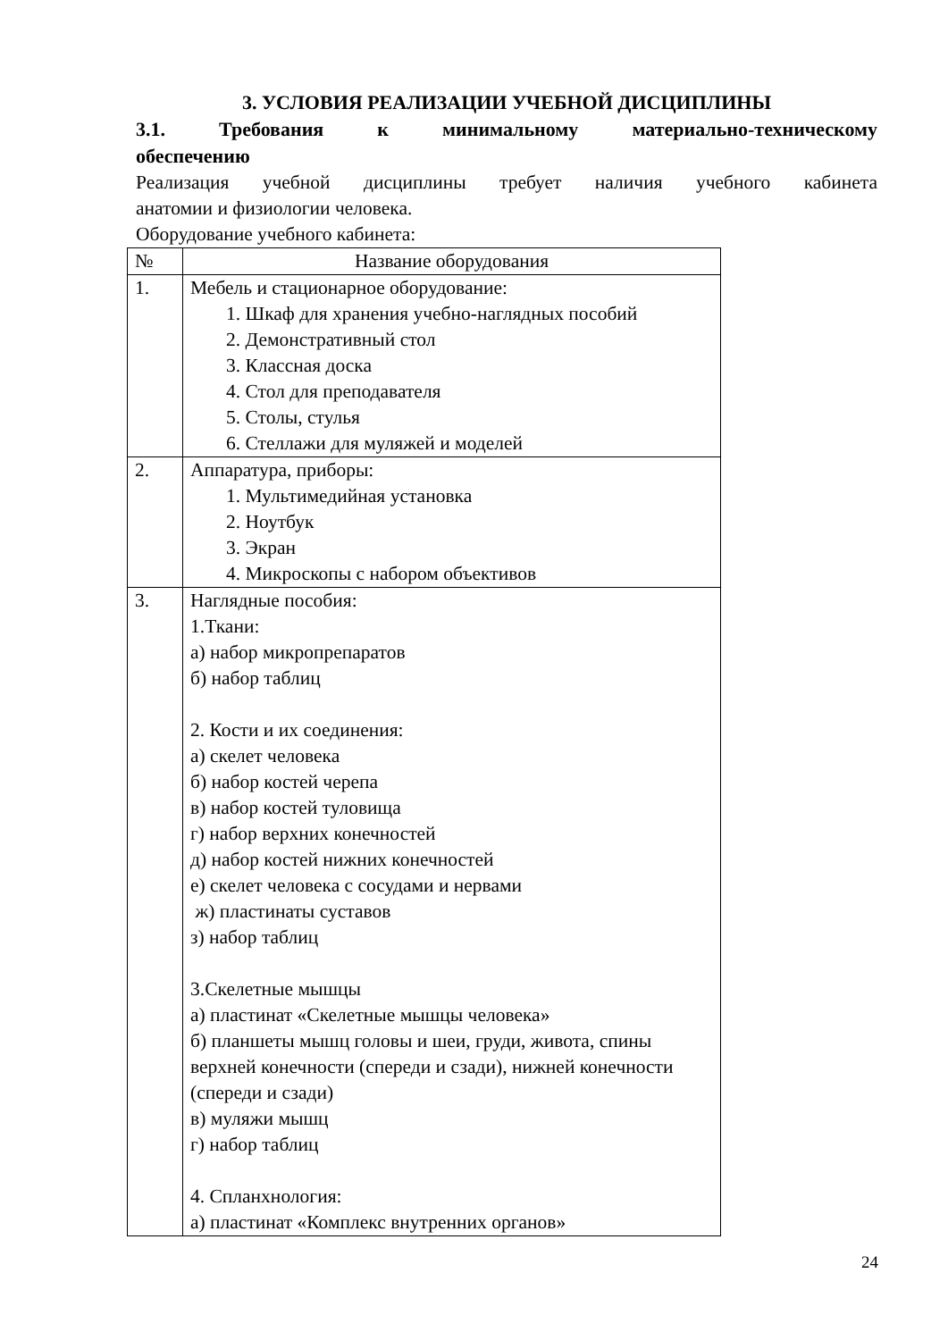3. УСЛОВИЯ РЕАЛИЗАЦИИ УЧЕБНОЙ ДИСЦИПЛИНЫ
3.1. Требования к минимальному материально-техническому
обеспечению
Реализация учебной дисциплины требует наличия учебного кабинета
анатомии и физиологии человека.
Оборудование учебного кабинета:
| № | Название оборудования |
| --- | --- |
| 1. | Мебель и стационарное оборудование: 1. Шкаф для хранения учебно-наглядных пособий 2. Демонстративный стол 3. Классная доска 4. Стол для преподавателя 5. Столы, стулья 6. Стеллажи для муляжей и моделей |
| 2. | Аппаратура, приборы: 1. Мультимедийная установка 2. Ноутбук 3. Экран 4. Микроскопы с набором объективов |
| 3. | Наглядные пособия: 1.Ткани: а) набор микропрепаратов б) набор таблиц 2. Кости и их соединения: а) скелет человека б) набор костей черепа в) набор костей туловища г) набор верхних конечностей д) набор костей нижних конечностей е) скелет человека с сосудами и нервами ж) пластинаты суставов з) набор таблиц 3.Скелетные мышцы а) пластинат «Скелетные мышцы человека» б) планшеты мышц головы и шеи, груди, живота, спины верхней конечности (спереди и сзади), нижней конечности (спереди и сзади) в) муляжи мышц г) набор таблиц 4. Спланхнология: а) пластинат «Комплекс внутренних органов» |
24